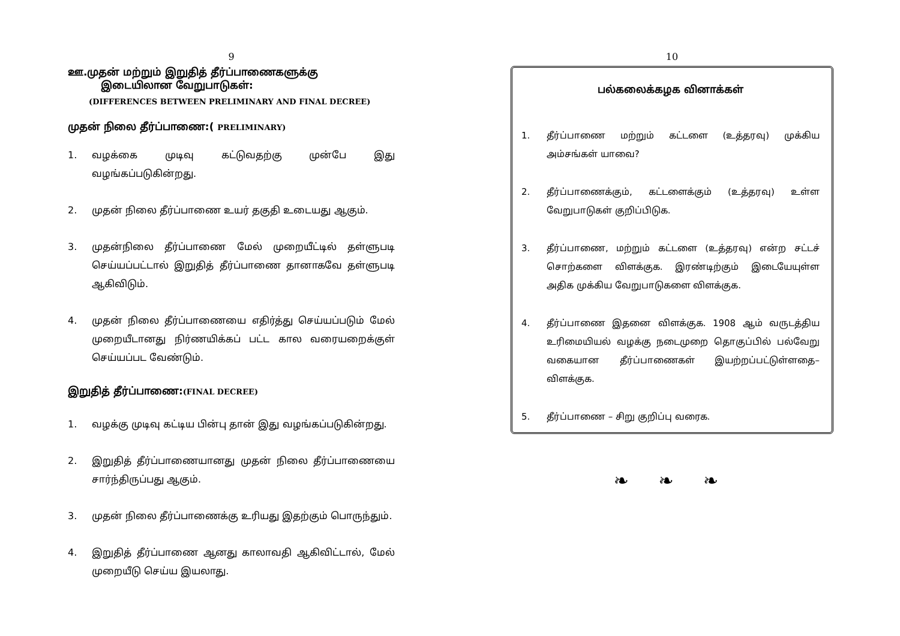9
ஊ.முதன் மற்றும் இறுதித் தீர்ப்பாணைகளுக்கு
இடையிலான வேறுபாடுகள்:
(DIFFERENCES BETWEEN PRELIMINARY AND FINAL DECREE)
முதன் நிலை தீர்ப்பாணை:( PRELIMINARY)
1. வழக்கை முடிவு கட்டுவதற்கு முன்பே இது வழங்கப்படுகின்றது.
2. முதன் நிலை தீர்ப்பாணை உயர் தகுதி உடையது ஆகும்.
3. முதன்நிலை தீர்ப்பாணை மேல் முறையீட்டில் தள்ளுபடி செய்யப்பட்டால் இறுதித் தீர்ப்பாணை தானாகவே தள்ளுபடி ஆகிவிடும்.
4. முதன் நிலை தீர்ப்பாணையை எதிர்த்து செய்யப்படும் மேல் முறையீடானது நிர்ணயிக்கப் பட்ட கால வரையறைக்குள் செய்யப்பட வேண்டும்.
இறுதித் தீர்ப்பாணை:(FINAL DECREE)
1. வழக்கு முடிவு கட்டிய பின்பு தான் இது வழங்கப்படுகின்றது.
2. இறுதித் தீர்ப்பாணையானது முதன் நிலை தீர்ப்பாணையை சார்ந்திருப்பது ஆகும்.
3. முதன் நிலை தீர்ப்பாணைக்கு உரியது இதற்கும் பொருந்தும்.
4. இறுதித் தீர்ப்பாணை ஆனது காலாவதி ஆகிவிட்டால், மேல் முறையீடு செய்ய இயலாது.
10
பல்கலைக்கழக வினாக்கள்
1. தீர்ப்பாணை மற்றும் கட்டளை (உத்தரவு) முக்கிய அம்சங்கள் யாவை?
2. தீர்ப்பாணைக்கும், கட்டளைக்கும் (உத்தரவு) உள்ள வேறுபாடுகள் குறிப்பிடுக.
3. தீர்ப்பாணை, மற்றும் கட்டளை (உத்தரவு) என்ற சட்டச் சொற்களை விளக்குக. இரண்டிற்கும் இடையேயுள்ள அதிக முக்கிய வேறுபாடுகளை விளக்குக.
4. தீர்ப்பாணை இதனை விளக்குக. 1908 ஆம் வருடத்திய உரிமையியல் வழக்கு நடைமுறை தொகுப்பில் பல்வேறு வகையான தீர்ப்பாணைகள் இயற்றப்பட்டுள்ளதை– விளக்குக.
5. தீர்ப்பாணை – சிறு குறிப்பு வரைக.
❧ ❧ ❧